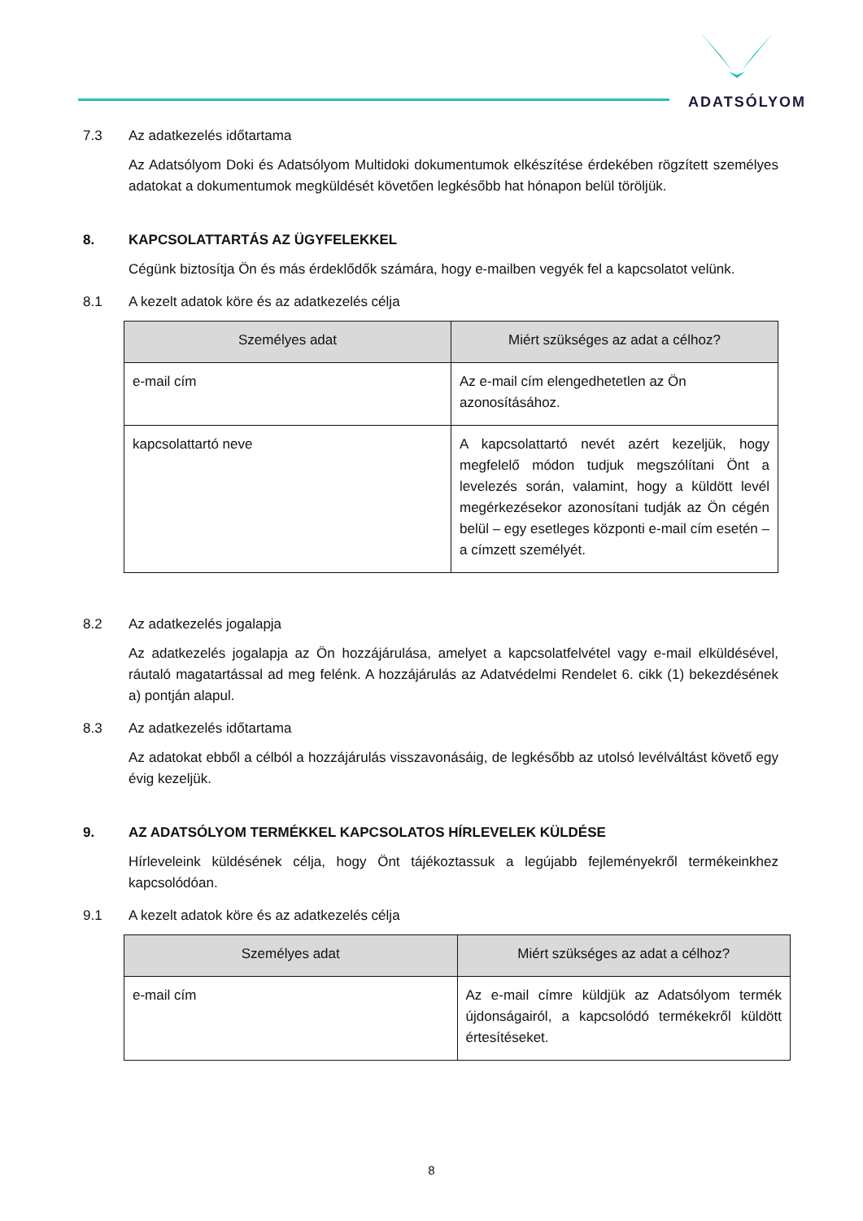ADATSÓLYOM
7.3 Az adatkezelés időtartama
Az Adatsólyom Doki és Adatsólyom Multidoki dokumentumok elkészítése érdekében rögzített személyes adatokat a dokumentumok megküldését követően legkésőbb hat hónapon belül töröljük.
8. KAPCSOLATTARTÁS AZ ÜGYFELEKKEL
Cégünk biztosítja Ön és más érdeklődők számára, hogy e-mailben vegyék fel a kapcsolatot velünk.
8.1 A kezelt adatok köre és az adatkezelés célja
| Személyes adat | Miért szükséges az adat a célhoz? |
| --- | --- |
| e-mail cím | Az e-mail cím elengedhetetlen az Ön azonosításához. |
| kapcsolattartó neve | A kapcsolattartó nevét azért kezeljük, hogy megfelelő módon tudjuk megszólítani Önt a levelezés során, valamint, hogy a küldött levél megérkezésekor azonosítani tudják az Ön cégén belül – egy esetleges központi e-mail cím esetén – a címzett személyét. |
8.2 Az adatkezelés jogalapja
Az adatkezelés jogalapja az Ön hozzájárulása, amelyet a kapcsolatfelvétel vagy e-mail elküldésével, ráutaló magatartással ad meg felénk. A hozzájárulás az Adatvédelmi Rendelet 6. cikk (1) bekezdésének a) pontján alapul.
8.3 Az adatkezelés időtartama
Az adatokat ebből a célból a hozzájárulás visszavonásáig, de legkésőbb az utolsó levélváltást követő egy évig kezeljük.
9. AZ ADATSÓLYOM TERMÉKKEL KAPCSOLATOS HÍRLEVELEK KÜLDÉSE
Hírleveleink küldésének célja, hogy Önt tájékoztassuk a legújabb fejleményekről termékeinkhez kapcsolódóan.
9.1 A kezelt adatok köre és az adatkezelés célja
| Személyes adat | Miért szükséges az adat a célhoz? |
| --- | --- |
| e-mail cím | Az e-mail címre küldjük az Adatsólyom termék újdonságairól, a kapcsolódó termékekről küldött értesítéseket. |
8